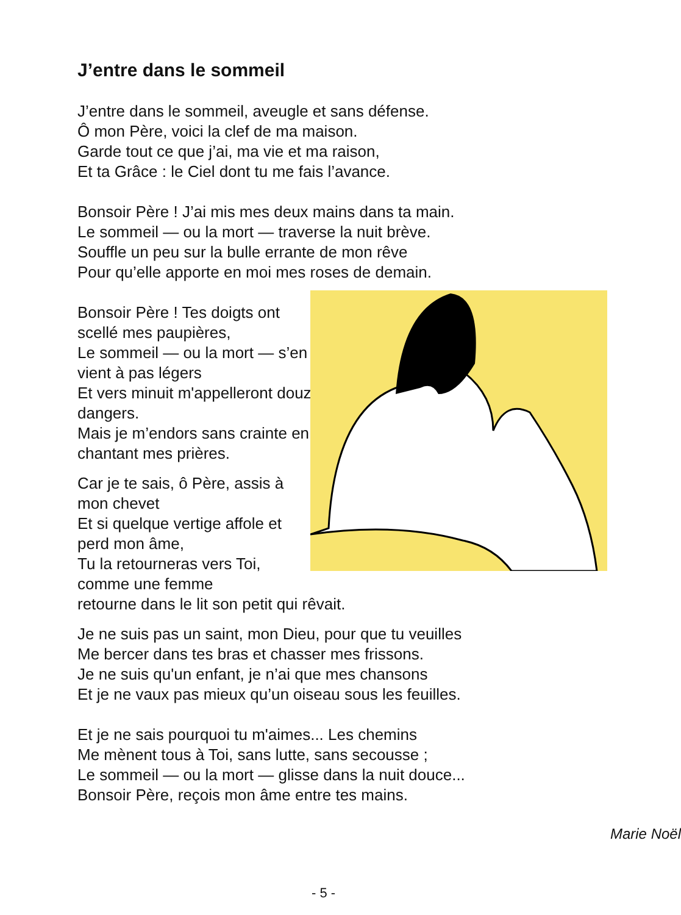J’entre dans le sommeil
J’entre dans le sommeil, aveugle et sans défense.
Ô mon Père, voici la clef de ma maison.
Garde tout ce que j’ai, ma vie et ma raison,
Et ta Grâce : le Ciel dont tu me fais l’avance.
Bonsoir Père ! J’ai mis mes deux mains dans ta main.
Le sommeil — ou la mort — traverse la nuit brève.
Souffle un peu sur la bulle errante de mon rêve
Pour qu’elle apporte en moi mes roses de demain.
Bonsoir Père ! Tes doigts ont scellé mes paupières,
Le sommeil — ou la mort — s’en vient à pas légers
Et vers minuit m'appelleront douze dangers.
Mais je m’endors sans crainte en chantant mes prières.
Car je te sais, ô Père, assis à
mon chevet
Et si quelque vertige affole et
perd mon âme,
Tu la retourneras vers Toi,
comme une femme
retourne dans le lit son petit qui rêvait.
Je ne suis pas un saint, mon Dieu, pour que tu veuilles
Me bercer dans tes bras et chasser mes frissons.
Je ne suis qu'un enfant, je n’ai que mes chansons
Et je ne vaux pas mieux qu’un oiseau sous les feuilles.
Et je ne sais pourquoi tu m'aimes... Les chemins
Me mènent tous à Toi, sans lutte, sans secousse ;
Le sommeil — ou la mort — glisse dans la nuit douce...
Bonsoir Père, reçois mon âme entre tes mains.
Marie Noël
- 5 -